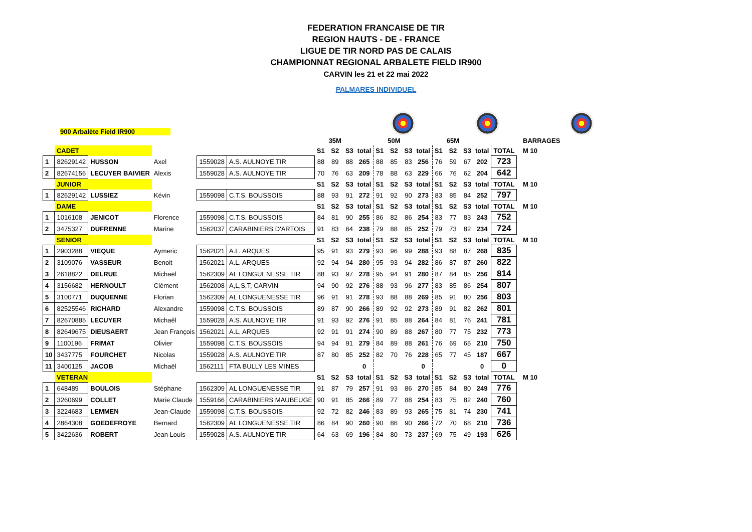FEDERATION FRANCAISE DE TIR
REGION HAUTS - DE - FRANCE
LIGUE DE TIR NORD PAS DE CALAIS
CHAMPIONNAT REGIONAL ARBALETE FIELD IR900
CARVIN les 21 et 22 mai 2022
PALMARES INDIVIDUEL
900 Arbalète Field IR900
| | | | | | | | 35M | | | | 50M | | | | 65M | | | | | BARRAGES |
| | CADET | | | | | S1 | S2 | S3 | total | S1 | S2 | S3 | total | S1 | S2 | S3 | total | TOTAL | | M 10 |
| 1 | 82629142 | HUSSON | Axel | 1559028 | A.S. AULNOYE TIR | 88 | 89 | 88 | 265 | 88 | 85 | 83 | 256 | 76 | 59 | 67 | 202 | 723 | | |
| 2 | 82674156 | LECUYER BAIVIER | Alexis | 1559028 | A.S. AULNOYE TIR | 70 | 76 | 63 | 209 | 78 | 88 | 63 | 229 | 66 | 76 | 62 | 204 | 642 | | |
| | JUNIOR | | | | | S1 | S2 | S3 | total | S1 | S2 | S3 | total | S1 | S2 | S3 | total | TOTAL | | M 10 |
| 1 | 82629142 | LUSSIEZ | Kévin | 1559098 | C.T.S. BOUSSOIS | 88 | 93 | 91 | 272 | 91 | 92 | 90 | 273 | 83 | 85 | 84 | 252 | 797 | | |
| | DAME | | | | | S1 | S2 | S3 | total | S1 | S2 | S3 | total | S1 | S2 | S3 | total | TOTAL | | M 10 |
| 1 | 1016108 | JENICOT | Florence | 1559098 | C.T.S. BOUSSOIS | 84 | 81 | 90 | 255 | 86 | 82 | 86 | 254 | 83 | 77 | 83 | 243 | 752 | | |
| 2 | 3475327 | DUFRENNE | Marine | 1562037 | CARABINIERS D'ARTOIS | 91 | 83 | 64 | 238 | 79 | 88 | 85 | 252 | 79 | 73 | 82 | 234 | 724 | | |
| | SENIOR | | | | | S1 | S2 | S3 | total | S1 | S2 | S3 | total | S1 | S2 | S3 | total | TOTAL | | M 10 |
| 1 | 2903288 | VIEQUE | Aymeric | 1562021 | A.L. ARQUES | 95 | 91 | 93 | 279 | 93 | 96 | 99 | 288 | 93 | 88 | 87 | 268 | 835 | | |
| 2 | 3109076 | VASSEUR | Benoit | 1562021 | A.L. ARQUES | 92 | 94 | 94 | 280 | 95 | 93 | 94 | 282 | 86 | 87 | 87 | 260 | 822 | | |
| 3 | 2618822 | DELRUE | Michaël | 1562309 | AL LONGUENESSE TIR | 88 | 93 | 97 | 278 | 95 | 94 | 91 | 280 | 87 | 84 | 85 | 256 | 814 | | |
| 4 | 3156682 | HERNOULT | Clément | 1562008 | A,L,S,T, CARVIN | 94 | 90 | 92 | 276 | 88 | 93 | 96 | 277 | 83 | 85 | 86 | 254 | 807 | | |
| 5 | 3100771 | DUQUENNE | Florian | 1562309 | AL LONGUENESSE TIR | 96 | 91 | 91 | 278 | 93 | 88 | 88 | 269 | 85 | 91 | 80 | 256 | 803 | | |
| 6 | 82525546 | RICHARD | Alexandre | 1559098 | C.T.S. BOUSSOIS | 89 | 87 | 90 | 266 | 89 | 92 | 92 | 273 | 89 | 91 | 82 | 262 | 801 | | |
| 7 | 82670885 | LECUYER | Michaêl | 1559028 | A.S. AULNOYE TIR | 91 | 93 | 92 | 276 | 91 | 85 | 88 | 264 | 84 | 81 | 76 | 241 | 781 | | |
| 8 | 82649675 | DIEUSAERT | Jean François | 1562021 | A.L. ARQUES | 92 | 91 | 91 | 274 | 90 | 89 | 88 | 267 | 80 | 77 | 75 | 232 | 773 | | |
| 9 | 1100196 | FRIMAT | Olivier | 1559098 | C.T.S. BOUSSOIS | 94 | 94 | 91 | 279 | 84 | 89 | 88 | 261 | 76 | 69 | 65 | 210 | 750 | | |
| 10 | 3437775 | FOURCHET | Nicolas | 1559028 | A.S. AULNOYE TIR | 87 | 80 | 85 | 252 | 82 | 70 | 76 | 228 | 65 | 77 | 45 | 187 | 667 | | |
| 11 | 3400125 | JACOB | Michaël | 1562111 | FTA BULLY LES MINES | | | | 0 | | | | 0 | | | | 0 | 0 | | |
| | VETERAN | | | | | S1 | S2 | S3 | total | S1 | S2 | S3 | total | S1 | S2 | S3 | total | TOTAL | | M 10 |
| 1 | 648489 | BOULOIS | Stéphane | 1562309 | AL LONGUENESSE TIR | 91 | 87 | 79 | 257 | 91 | 93 | 86 | 270 | 85 | 84 | 80 | 249 | 776 | | |
| 2 | 3260699 | COLLET | Marie Claude | 1559166 | CARABINIERS MAUBEUGE | 90 | 91 | 85 | 266 | 89 | 77 | 88 | 254 | 83 | 75 | 82 | 240 | 760 | | |
| 3 | 3224683 | LEMMEN | Jean-Claude | 1559098 | C.T.S. BOUSSOIS | 92 | 72 | 82 | 246 | 83 | 89 | 93 | 265 | 75 | 81 | 74 | 230 | 741 | | |
| 4 | 2864308 | GOEDEFROYE | Bernard | 1562309 | AL LONGUENESSE TIR | 86 | 84 | 90 | 260 | 90 | 86 | 90 | 266 | 72 | 70 | 68 | 210 | 736 | | |
| 5 | 3422636 | ROBERT | Jean Louis | 1559028 | A.S. AULNOYE TIR | 64 | 63 | 69 | 196 | 84 | 80 | 73 | 237 | 69 | 75 | 49 | 193 | 626 | | |